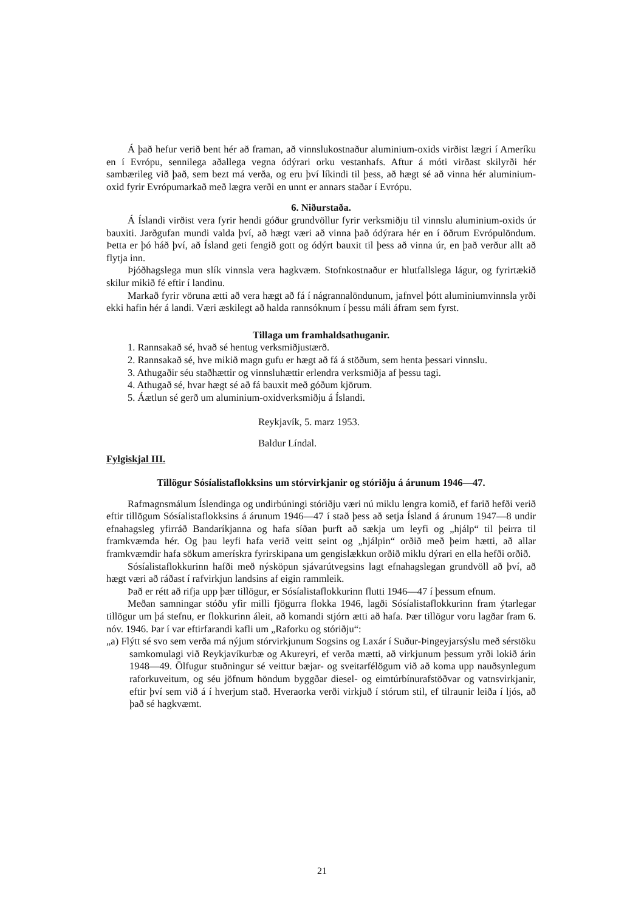Á það hefur verið bent hér að framan, að vinnslukostnaður aluminium-oxids virðist lægri í Ameríku en í Evrópu, sennilega aðallega vegna ódýrari orku vestanhafs. Aftur á móti virðast skilyrði hér sambærileg við það, sem bezt má verða, og eru því líkindi til þess, að hægt sé að vinna hér aluminium-oxid fyrir Evrópumarkað með lægra verði en unnt er annars staðar í Evrópu.
6. Niðurstaða.
Á Íslandi virðist vera fyrir hendi góður grundvöllur fyrir verksmiðju til vinnslu aluminium-oxids úr bauxiti. Jarðgufan mundi valda því, að hægt væri að vinna það ódýrara hér en í öðrum Evrópulöndum. Þetta er þó háð því, að Ísland geti fengið gott og ódýrt bauxit til þess að vinna úr, en það verður allt að flytja inn.
Þjóðhagslega mun slík vinnsla vera hagkvæm. Stofnkostnaður er hlutfallslega lágur, og fyrirtækið skilur mikið fé eftir í landinu.
Markað fyrir vöruna ætti að vera hægt að fá í nágrannalöndunum, jafnvel þótt aluminiumvinnsla yrði ekki hafin hér á landi. Væri æskilegt að halda rannsóknum í þessu máli áfram sem fyrst.
Tillaga um framhaldsathuganir.
1. Rannsakað sé, hvað sé hentug verksmiðjustærð.
2. Rannsakað sé, hve mikið magn gufu er hægt að fá á stöðum, sem henta þessari vinnslu.
3. Athugaðir séu staðhættir og vinnsluhættir erlendra verksmiðja af þessu tagi.
4. Athugað sé, hvar hægt sé að fá bauxit með góðum kjörum.
5. Áætlun sé gerð um aluminium-oxidverksmiðju á Íslandi.
Reykjavík, 5. marz 1953.
Baldur Líndal.
Fylgiskjal III.
Tillögur Sósíalistaflokksins um stórvirkjanir og stóriðju á árunum 1946—47.
Rafmagnsmálum Íslendinga og undirbúningi stóriðju væri nú miklu lengra komið, ef farið hefði verið eftir tillögum Sósíalistaflokksins á árunum 1946—47 í stað þess að setja Ísland á árunum 1947—8 undir efnahagsleg yfirráð Bandaríkjanna og hafa síðan þurft að sækja um leyfi og „hjálp“ til þeirra til framkvæmda hér. Og þau leyfi hafa verið veitt seint og „hjálpin“ orðið með þeim hætti, að allar framkvæmdir hafa sökum amerískra fyrirskipana um gengislækkun orðið miklu dýrari en ella hefði orðið.
Sósíalistaflokkurinn hafði með nýsköpun sjávarútvegsins lagt efnahagslegan grundvöll að því, að hægt væri að ráðast í rafvirkjun landsins af eigin rammleik.
Það er rétt að rifja upp þær tillögur, er Sósíalistaflokkurinn flutti 1946—47 í þessum efnum.
Meðan samningar stóðu yfir milli fjögurra flokka 1946, lagði Sósíalistaflokkurinn fram ýtarlegar tillögur um þá stefnu, er flokkurinn áleit, að komandi stjórn ætti að hafa. Þær tillögur voru lagðar fram 6. nóv. 1946. Þar í var eftirfarandi kafli um „Raforku og stóriðju“:
„a) Flýtt sé svo sem verða má nýjum stórvirkjunum Sogsins og Laxár í Suður-Þingeyjarsýslu með sérstöku samkomulagi við Reykjavíkurbæ og Akureyri, ef verða mætti, að virkjunum þessum yrði lokið árin 1948—49. Ölfugur stuðningur sé veittur bæjar- og sveitarfélögum við að koma upp nauðsynlegum raforkuveitum, og séu jöfnum höndum byggðar diesel- og eimtúrbínurafstöðvar og vatnsvirkjanir, eftir því sem við á í hverjum stað. Hveraorka verði virkjuð í stórum stil, ef tilraunir leiða í ljós, að það sé hagkvæmt.
21